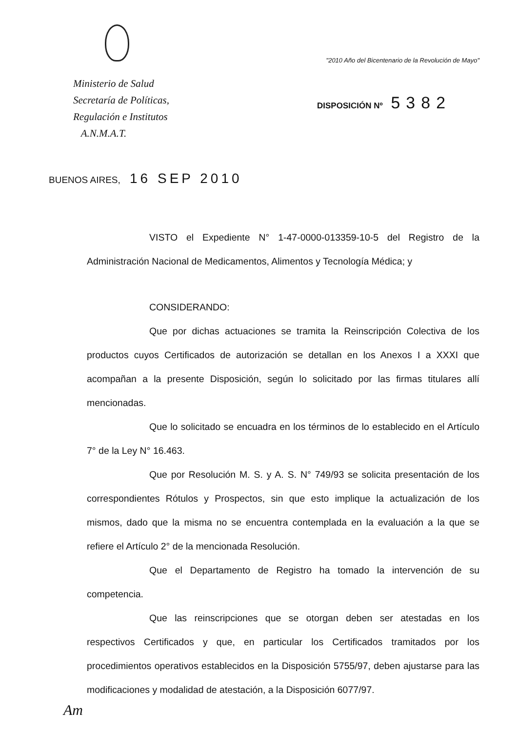Ministerio de Salud
Secretaría de Políticas,
Regulación e Institutos
A.N.M.A.T.
"2010 Año del Bicentenario de la Revolución de Mayo"
DISPOSICIÓN Nº 5382
BUENOS AIRES, 16 SEP 2010
VISTO el Expediente N° 1-47-0000-013359-10-5 del Registro de la Administración Nacional de Medicamentos, Alimentos y Tecnología Médica; y
CONSIDERANDO:
Que por dichas actuaciones se tramita la Reinscripción Colectiva de los productos cuyos Certificados de autorización se detallan en los Anexos I a XXXI que acompañan a la presente Disposición, según lo solicitado por las firmas titulares allí mencionadas.
Que lo solicitado se encuadra en los términos de lo establecido en el Artículo 7° de la Ley N° 16.463.
Que por Resolución M. S. y A. S. N° 749/93 se solicita presentación de los correspondientes Rótulos y Prospectos, sin que esto implique la actualización de los mismos, dado que la misma no se encuentra contemplada en la evaluación a la que se refiere el Artículo 2° de la mencionada Resolución.
Que el Departamento de Registro ha tomado la intervención de su competencia.
Que las reinscripciones que se otorgan deben ser atestadas en los respectivos Certificados y que, en particular los Certificados tramitados por los procedimientos operativos establecidos en la Disposición 5755/97, deben ajustarse para las modificaciones y modalidad de atestación, a la Disposición 6077/97.
Am